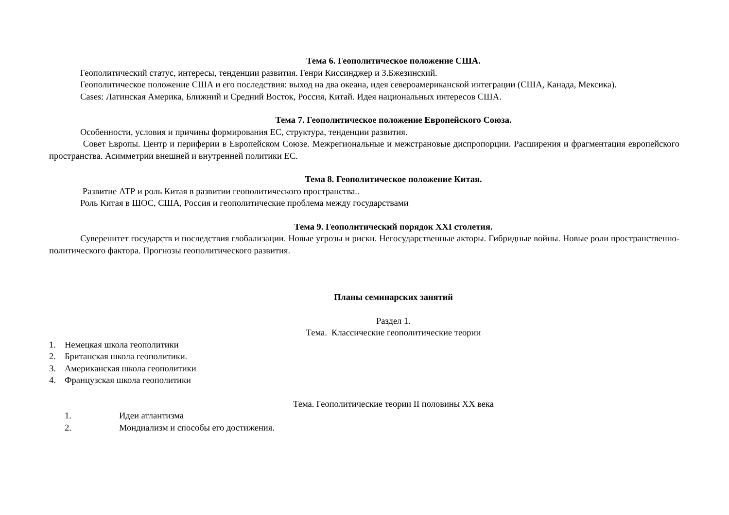Тема 6. Геополитическое положение США.
Геополитический статус, интересы, тенденции развития. Генри Киссинджер и З.Бжезинский.
Геополитическое положение США и его последствия: выход на два океана, идея североамериканской интеграции (США, Канада, Мексика).
Cases: Латинская Америка, Ближний и Средний Восток, Россия, Китай. Идея национальных интересов США.
Тема 7. Геополитическое положение Европейского Союза.
Особенности, условия и причины формирования ЕС, структура, тенденции развития.
Совет Европы. Центр и периферии в Европейском Союзе. Межрегиональные и межстрановые диспропорции. Расширения и фрагментация европейского пространства. Асимметрии внешней и внутренней политики ЕС.
Тема 8. Геополитическое положение Китая.
Развитие АТР и роль Китая в развитии геополитического пространства..
Роль Китая в ШОС, США, Россия и геополитические проблема между государствами
Тема 9. Геополитический порядок XXI столетия.
Суверенитет государств и последствия глобализации. Новые угрозы и риски. Негосударственные акторы. Гибридные войны. Новые роли пространственно-политического фактора. Прогнозы геополитического развития.
Планы семинарских занятий
Раздел 1.
Тема. Классические геополитические теории
1. Немецкая школа геополитики
2. Британская школа геополитики.
3. Американская школа геополитики
4. Французская школа геополитики
Тема. Геополитические теории II половины XX века
1. Идеи атлантизма
2. Мондиализм и способы его достижения.